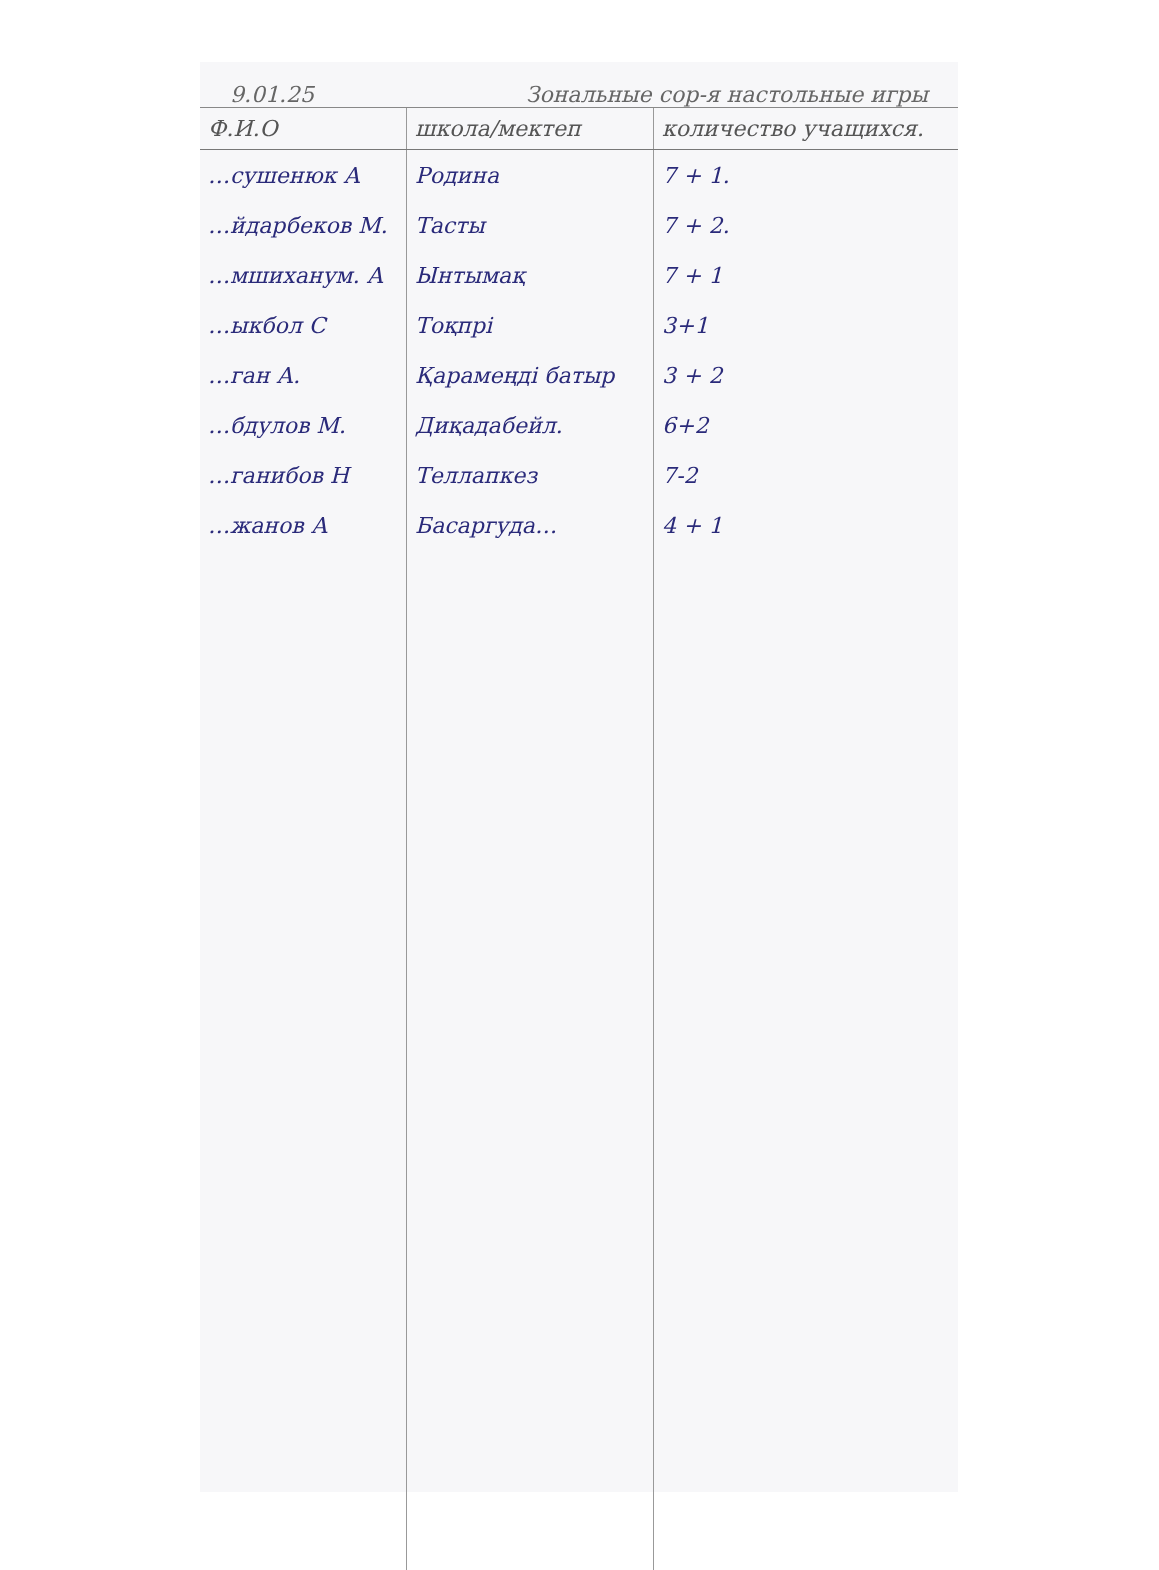9.01.25 Зональные сор-я настольные игры
| Ф.И.О | школа/мектеп | количество учащихся. |
| --- | --- | --- |
| …сушенюк А | Родина | 7 + 1. |
| …йдарбеков М. | Тасты | 7 + 2. |
| …мшиханум. А | Ынтымақ | 7 + 1 |
| …ыкбол С | Тоқпрі | 3+1 |
| …ган А. | Қарамеңді батыр | 3 + 2 |
| …бдулов М. | Диқадабейл. | 6+2 |
| …ганибов Н | Теллапкез | 7-2 |
| …жанов А | Басаргуда… | 4 + 1 |